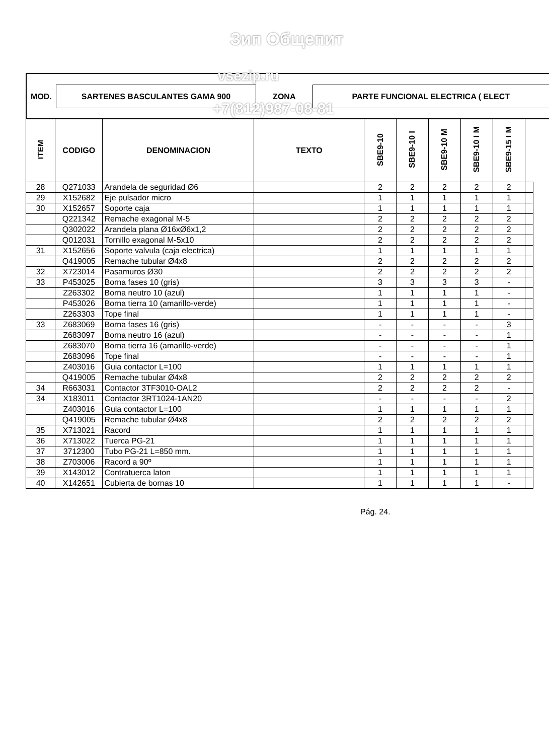Зип Общепит
| MOD. | SARTENES BASCULANTES GAMA 900 | ZONA | PARTE FUNCIONAL ELECTRICA ( ELECT |
vsezip.ru
+7(812)987-08-81
| ITEM | CODIGO | DENOMINACION | TEXTO | SBE9-10 | SBE9-10 I | SBE9-10 M | SBE9-10 I M | SBE9-15 I M | |
| --- | --- | --- | --- | --- | --- | --- | --- | --- | --- |
| 28 | Q271033 | Arandela de seguridad Ø6 | | 2 | 2 | 2 | 2 | 2 | |
| 29 | X152682 | Eje pulsador micro | | 1 | 1 | 1 | 1 | 1 | |
| 30 | X152657 | Soporte caja | | 1 | 1 | 1 | 1 | 1 | |
| | Q221342 | Remache exagonal M-5 | | 2 | 2 | 2 | 2 | 2 | |
| | Q302022 | Arandela plana Ø16xØ6x1,2 | | 2 | 2 | 2 | 2 | 2 | |
| | Q012031 | Tornillo exagonal M-5x10 | | 2 | 2 | 2 | 2 | 2 | |
| 31 | X152656 | Soporte valvula (caja electrica) | | 1 | 1 | 1 | 1 | 1 | |
| | Q419005 | Remache tubular Ø4x8 | | 2 | 2 | 2 | 2 | 2 | |
| 32 | X723014 | Pasamuros Ø30 | | 2 | 2 | 2 | 2 | 2 | |
| 33 | P453025 | Borna fases 10 (gris) | | 3 | 3 | 3 | 3 | - | |
| | Z263302 | Borna neutro 10 (azul) | | 1 | 1 | 1 | 1 | - | |
| | P453026 | Borna tierra 10 (amarillo-verde) | | 1 | 1 | 1 | 1 | - | |
| | Z263303 | Tope final | | 1 | 1 | 1 | 1 | - | |
| 33 | Z683069 | Borna fases 16 (gris) | | - | - | - | - | 3 | |
| | Z683097 | Borna neutro 16 (azul) | | - | - | - | - | 1 | |
| | Z683070 | Borna tierra 16 (amarillo-verde) | | - | - | - | - | 1 | |
| | Z683096 | Tope final | | - | - | - | - | 1 | |
| | Z403016 | Guia contactor L=100 | | 1 | 1 | 1 | 1 | 1 | |
| | Q419005 | Remache tubular Ø4x8 | | 2 | 2 | 2 | 2 | 2 | |
| 34 | R663031 | Contactor 3TF3010-OAL2 | | 2 | 2 | 2 | 2 | - | |
| 34 | X183011 | Contactor 3RT1024-1AN20 | | - | - | - | - | 2 | |
| | Z403016 | Guia contactor L=100 | | 1 | 1 | 1 | 1 | 1 | |
| | Q419005 | Remache tubular Ø4x8 | | 2 | 2 | 2 | 2 | 2 | |
| 35 | X713021 | Racord | | 1 | 1 | 1 | 1 | 1 | |
| 36 | X713022 | Tuerca PG-21 | | 1 | 1 | 1 | 1 | 1 | |
| 37 | 3712300 | Tubo PG-21 L=850 mm. | | 1 | 1 | 1 | 1 | 1 | |
| 38 | Z703006 | Racord a 90º | | 1 | 1 | 1 | 1 | 1 | |
| 39 | X143012 | Contratuerca laton | | 1 | 1 | 1 | 1 | 1 | |
| 40 | X142651 | Cubierta de bornas 10 | | 1 | 1 | 1 | 1 | - | |
Pág. 24.